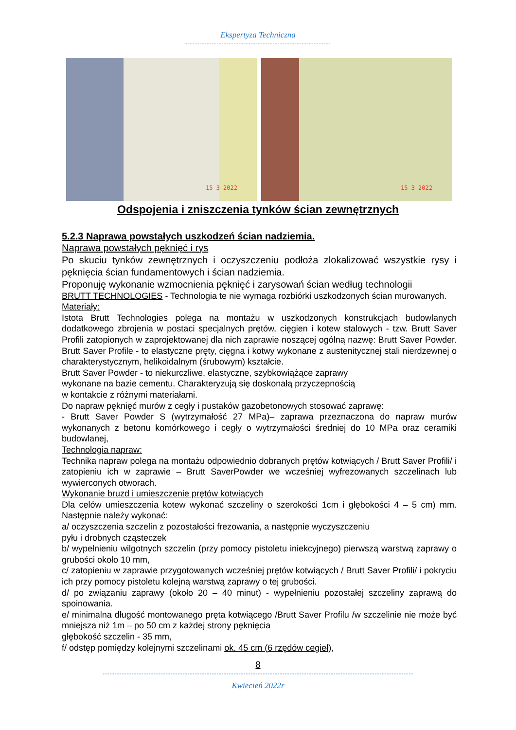Ekspertyza Techniczna
------------------------------------------------------------
15 3 2022
15 3 2022
Odspojenia i zniszczenia tynków ścian zewnętrznych
5.2.3 Naprawa powstałych uszkodzeń ścian nadziemia.
Naprawa powstałych pęknięć i rys
Po skuciu tynków zewnętrznych i oczyszczeniu podłoża zlokalizować wszystkie rysy i pęknięcia ścian fundamentowych i ścian nadziemia.
Proponuję wykonanie wzmocnienia pęknięć i zarysowań ścian według technologii
BRUTT TECHNOLOGIES - Technologia te nie wymaga rozbiórki uszkodzonych ścian murowanych.
Materiały:
Istota Brutt Technologies polega na montażu w uszkodzonych konstrukcjach budowlanych dodatkowego zbrojenia w postaci specjalnych prętów, cięgien i kotew stalowych - tzw. Brutt Saver Profili zatopionych w zaprojektowanej dla nich zaprawie noszącej ogólną nazwę: Brutt Saver Powder. Brutt Saver Profile - to elastyczne pręty, cięgna i kotwy wykonane z austenitycznej stali nierdzewnej o charakterystycznym, helikoidalnym (śrubowym) kształcie.
Brutt Saver Powder - to niekurczliwe, elastyczne, szybkowiążące zaprawy
wykonane na bazie cementu. Charakteryzują się doskonałą przyczepnością
w kontakcie z różnymi materiałami.
Do napraw pęknięć murów z cegły i pustaków gazobetonowych stosować zaprawę:
- Brutt Saver Powder S (wytrzymałość 27 MPa)– zaprawa przeznaczona do napraw murów wykonanych z betonu komórkowego i cegły o wytrzymałości średniej do 10 MPa oraz ceramiki budowlanej,
Technologia napraw:
Technika napraw polega na montażu odpowiednio dobranych prętów kotwiących / Brutt Saver Profili/ i zatopieniu ich w zaprawie – Brutt SaverPowder we wcześniej wyfrezowanych szczelinach lub wywierconych otworach.
Wykonanie bruzd i umieszczenie prętów kotwiących
Dla celów umieszczenia kotew wykonać szczeliny o szerokości 1cm i głębokości 4 – 5 cm) mm. Następnie należy wykonać:
a/ oczyszczenia szczelin z pozostałości frezowania, a następnie wyczyszczeniu
pyłu i drobnych cząsteczek
b/ wypełnieniu wilgotnych szczelin (przy pomocy pistoletu iniekcyjnego) pierwszą warstwą zaprawy o grubości około 10 mm,
c/ zatopieniu w zaprawie przygotowanych wcześniej prętów kotwiących / Brutt Saver Profili/ i pokryciu ich przy pomocy pistoletu kolejną warstwą zaprawy o tej grubości.
d/ po związaniu zaprawy (około 20 – 40 minut) - wypełnieniu pozostałej szczeliny zaprawą do spoinowania.
e/ minimalna długość montowanego pręta kotwiącego /Brutt Saver Profilu /w szczelinie nie może być mniejsza niż 1m – po 50 cm z każdej strony pęknięcia
głębokość szczelin - 35 mm,
f/ odstęp pomiędzy kolejnymi szczelinami ok. 45 cm (6 rzędów cegieł),
8
--------------------------------------------------------------------------------------------------------------------------------
Kwiecień 2022r